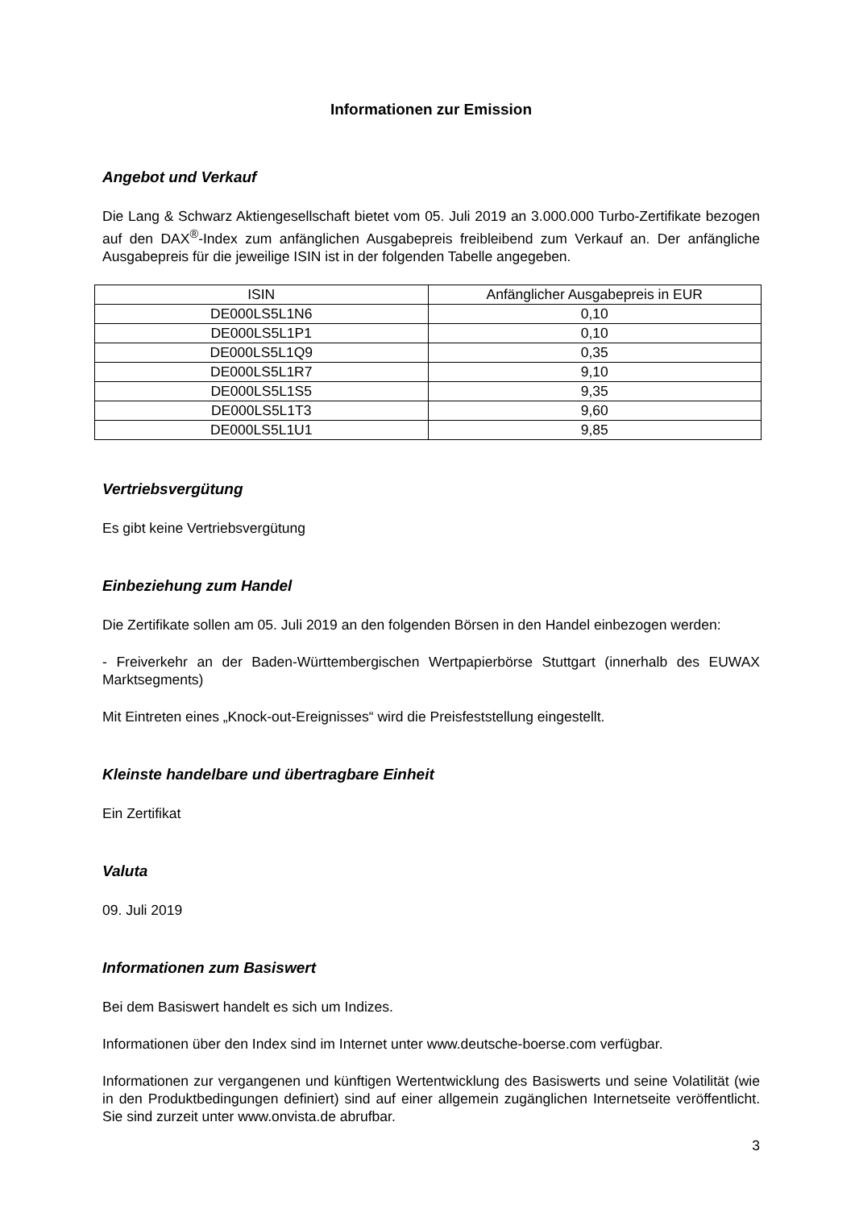Informationen zur Emission
Angebot und Verkauf
Die Lang & Schwarz Aktiengesellschaft bietet vom 05. Juli 2019 an 3.000.000 Turbo-Zertifikate bezogen auf den DAX<sup>®</sup>-Index zum anfänglichen Ausgabepreis freibleibend zum Verkauf an. Der anfängliche Ausgabepreis für die jeweilige ISIN ist in der folgenden Tabelle angegeben.
| ISIN | Anfänglicher Ausgabepreis in EUR |
| --- | --- |
| DE000LS5L1N6 | 0,10 |
| DE000LS5L1P1 | 0,10 |
| DE000LS5L1Q9 | 0,35 |
| DE000LS5L1R7 | 9,10 |
| DE000LS5L1S5 | 9,35 |
| DE000LS5L1T3 | 9,60 |
| DE000LS5L1U1 | 9,85 |
Vertriebsvergütung
Es gibt keine Vertriebsvergütung
Einbeziehung zum Handel
Die Zertifikate sollen am 05. Juli 2019 an den folgenden Börsen in den Handel einbezogen werden:
- Freiverkehr an der Baden-Württembergischen Wertpapierbörse Stuttgart (innerhalb des EUWAX Marktsegments)
Mit Eintreten eines „Knock-out-Ereignisses“ wird die Preisfeststellung eingestellt.
Kleinste handelbare und übertragbare Einheit
Ein Zertifikat
Valuta
09. Juli 2019
Informationen zum Basiswert
Bei dem Basiswert handelt es sich um Indizes.
Informationen über den Index sind im Internet unter www.deutsche-boerse.com verfügbar.
Informationen zur vergangenen und künftigen Wertentwicklung des Basiswerts und seine Volatilität (wie in den Produktbedingungen definiert) sind auf einer allgemein zugänglichen Internetseite veröffentlicht. Sie sind zurzeit unter www.onvista.de abrufbar.
3